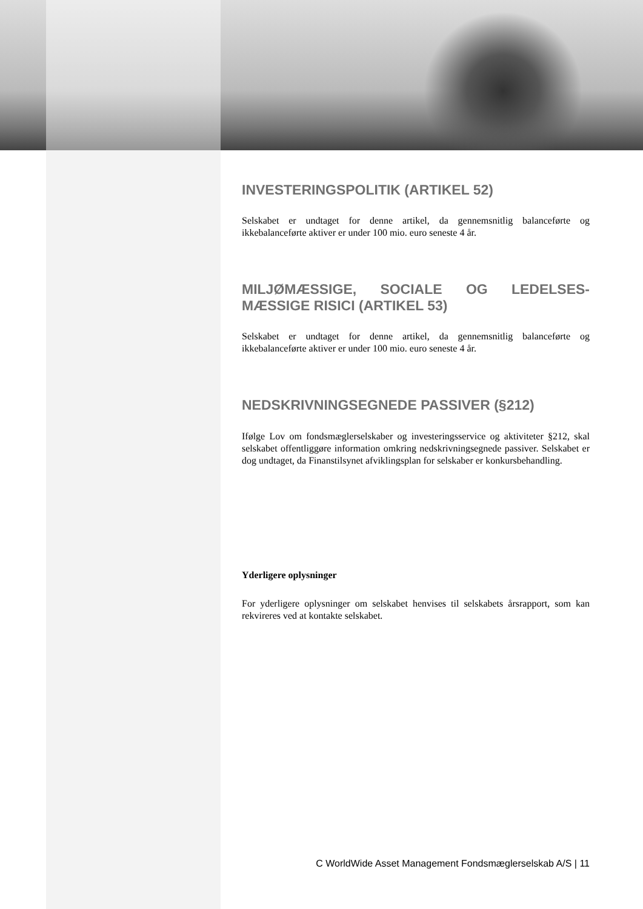INVESTERINGSPOLITIK (ARTIKEL 52)
Selskabet er undtaget for denne artikel, da gennemsnitlig balanceførte og ikkebalanceførte aktiver er under 100 mio. euro seneste 4 år.
MILJØMÆSSIGE, SOCIALE OG LEDELSES-MÆSSIGE RISICI (ARTIKEL 53)
Selskabet er undtaget for denne artikel, da gennemsnitlig balanceførte og ikkebalanceførte aktiver er under 100 mio. euro seneste 4 år.
NEDSKRIVNINGSEGNEDE PASSIVER (§212)
Ifølge Lov om fondsmæglerselskaber og investeringsservice og aktiviteter §212, skal selskabet offentliggøre information omkring nedskrivningsegnede passiver. Selskabet er dog undtaget, da Finanstilsynet afviklingsplan for selskaber er konkursbehandling.
Yderligere oplysninger
For yderligere oplysninger om selskabet henvises til selskabets årsrapport, som kan rekvireres ved at kontakte selskabet.
C WorldWide Asset Management Fondsmæglerselskab A/S | 11